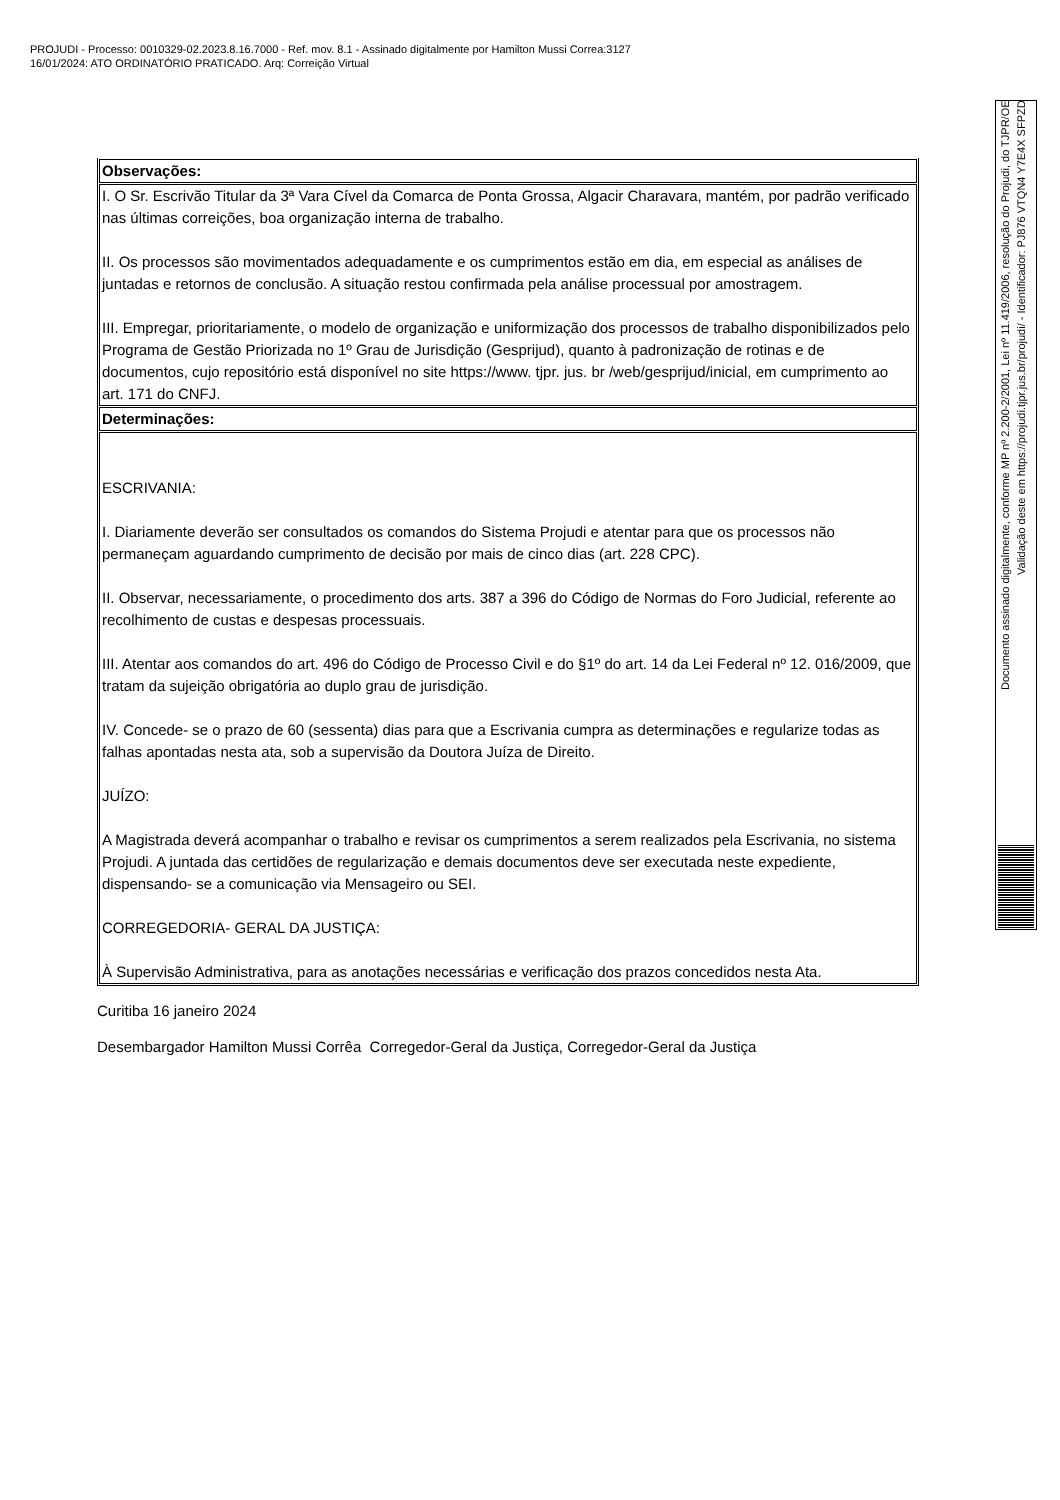PROJUDI - Processo: 0010329-02.2023.8.16.7000 - Ref. mov. 8.1 - Assinado digitalmente por Hamilton Mussi Correa:3127
16/01/2024: ATO ORDINATÓRIO PRATICADO. Arq: Correição Virtual
| Observações: |
| I. O Sr. Escrivão Titular da 3ª Vara Cível da Comarca de Ponta Grossa, Algacir Charavara, mantém, por padrão verificado nas últimas correições, boa organização interna de trabalho. II. Os processos são movimentados adequadamente e os cumprimentos estão em dia, em especial as análises de juntadas e retornos de conclusão. A situação restou confirmada pela análise processual por amostragem. III. Empregar, prioritariamente, o modelo de organização e uniformização dos processos de trabalho disponibilizados pelo Programa de Gestão Priorizada no 1º Grau de Jurisdição (Gesprijud), quanto à padronização de rotinas e de documentos, cujo repositório está disponível no site https://www. tjpr. jus. br /web/gesprijud/inicial, em cumprimento ao art. 171 do CNFJ. |
| Determinações: |
| ESCRIVANIA: I. Diariamente deverão ser consultados os comandos do Sistema Projudi e atentar para que os processos não permaneçam aguardando cumprimento de decisão por mais de cinco dias (art. 228 CPC). II. Observar, necessariamente, o procedimento dos arts. 387 a 396 do Código de Normas do Foro Judicial, referente ao recolhimento de custas e despesas processuais. III. Atentar aos comandos do art. 496 do Código de Processo Civil e do §1º do art. 14 da Lei Federal nº 12. 016/2009, que tratam da sujeição obrigatória ao duplo grau de jurisdição. IV. Concede- se o prazo de 60 (sessenta) dias para que a Escrivania cumpra as determinações e regularize todas as falhas apontadas nesta ata, sob a supervisão da Doutora Juíza de Direito. JUÍZO: A Magistrada deverá acompanhar o trabalho e revisar os cumprimentos a serem realizados pela Escrivania, no sistema Projudi. A juntada das certidões de regularização e demais documentos deve ser executada neste expediente, dispensando- se a comunicação via Mensageiro ou SEI. CORREGEDORIA- GERAL DA JUSTIÇA: À Supervisão Administrativa, para as anotações necessárias e verificação dos prazos concedidos nesta Ata. |
Curitiba 16 janeiro 2024
Desembargador Hamilton Mussi Corrêa Corregedor-Geral da Justiça, Corregedor-Geral da Justiça
Documento assinado digitalmente, conforme MP nº 2.200-2/2001, Lei nº 11.419/2006, resolução do Projudi, do TJPR/OE
Validação deste em https://projudi.tjpr.jus.br/projudi/ - Identificador: PJ876 VTQN4 Y7E4X SFPZD